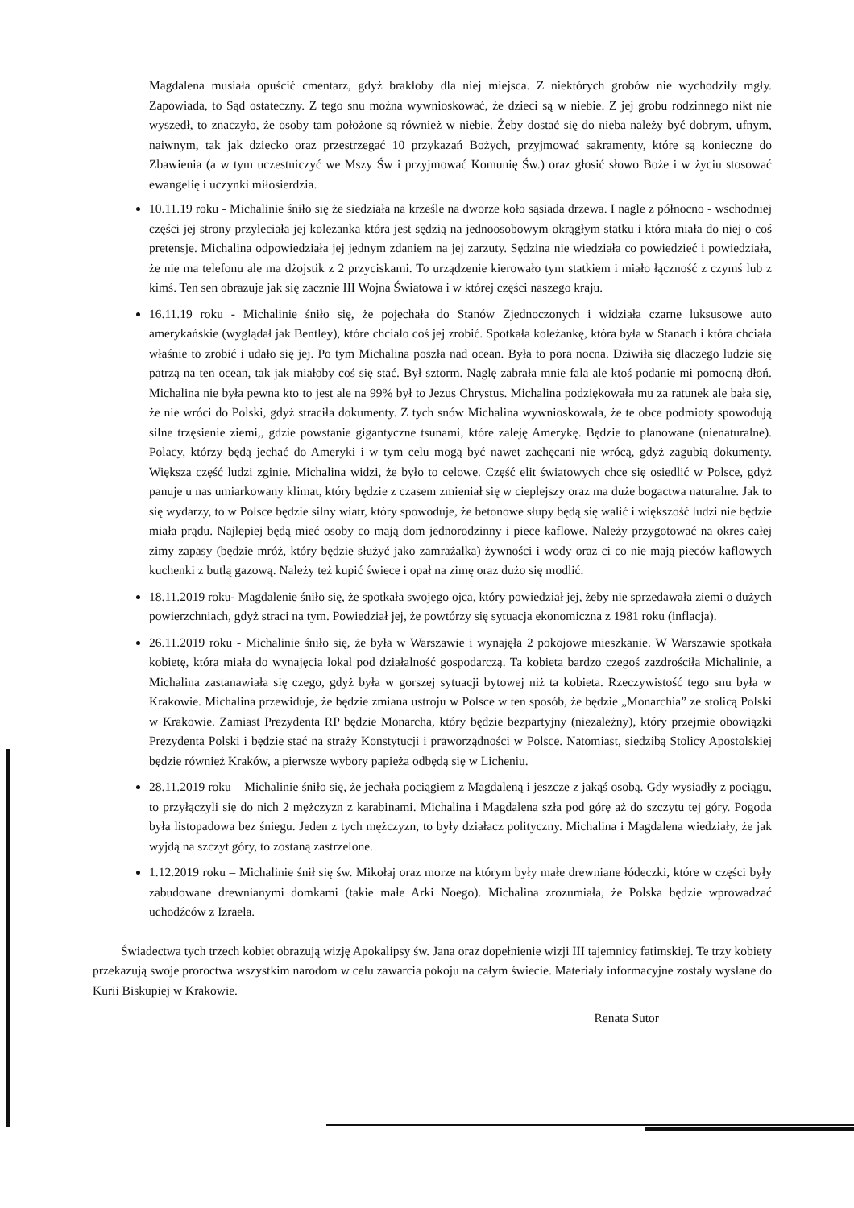Magdalena musiała opuścić cmentarz, gdyż brakłoby dla niej miejsca. Z niektórych grobów nie wychodziły mgły. Zapowiada, to Sąd ostateczny. Z tego snu można wywnioskować, że dzieci są w niebie. Z jej grobu rodzinnego nikt nie wyszedł, to znaczyło, że osoby tam położone są również w niebie. Żeby dostać się do nieba należy być dobrym, ufnym, naiwnym, tak jak dziecko oraz przestrzegać 10 przykazań Bożych, przyjmować sakramenty, które są konieczne do Zbawienia (a w tym uczestniczyć we Mszy Św i przyjmować Komunię Św.) oraz głosić słowo Boże i w życiu stosować ewangelię i uczynki miłosierdzia.
10.11.19 roku - Michalinie śniło się że siedziała na krześle na dworze koło sąsiada drzewa. I nagle z północno - wschodniej części jej strony przyleciała jej koleżanka która jest sędzią na jednoosobowym okrągłym statku i która miała do niej o coś pretensje. Michalina odpowiedziała jej jednym zdaniem na jej zarzuty. Sędzina nie wiedziała co powiedzieć i powiedziała, że nie ma telefonu ale ma dżojstik z 2 przyciskami. To urządzenie kierowało tym statkiem i miało łączność z czymś lub z kimś. Ten sen obrazuje jak się zacznie III Wojna Światowa i w której części naszego kraju.
16.11.19 roku - Michalinie śniło się, że pojechała do Stanów Zjednoczonych i widziała czarne luksusowe auto amerykańskie (wyglądał jak Bentley), które chciało coś jej zrobić. Spotkała koleżankę, która była w Stanach i która chciała właśnie to zrobić i udało się jej. Po tym Michalina poszła nad ocean. Była to pora nocna. Dziwiła się dlaczego ludzie się patrzą na ten ocean, tak jak miałoby coś się stać. Był sztorm. Naglę zabrała mnie fala ale ktoś podanie mi pomocną dłoń. Michalina nie była pewna kto to jest ale na 99% był to Jezus Chrystus. Michalina podziękowała mu za ratunek ale bała się, że nie wróci do Polski, gdyż straciła dokumenty. Z tych snów Michalina wywnioskowała, że te obce podmioty spowodują silne trzęsienie ziemi,, gdzie powstanie gigantyczne tsunami, które zaleję Amerykę. Będzie to planowane (nienaturalne). Polacy, którzy będą jechać do Ameryki i w tym celu mogą być nawet zachęcani nie wrócą, gdyż zagubią dokumenty. Większa część ludzi zginie. Michalina widzi, że było to celowe. Część elit światowych chce się osiedlić w Polsce, gdyż panuje u nas umiarkowany klimat, który będzie z czasem zmieniał się w cieplejszy oraz ma duże bogactwa naturalne. Jak to się wydarzy, to w Polsce będzie silny wiatr, który spowoduje, że betonowe słupy będą się walić i większość ludzi nie będzie miała prądu. Najlepiej będą mieć osoby co mają dom jednorodzinny i piece kaflowe. Należy przygotować na okres całej zimy zapasy (będzie mróż, który będzie służyć jako zamrażalka) żywności i wody oraz ci co nie mają pieców kaflowych kuchenki z butlą gazową. Należy też kupić świece i opał na zimę oraz dużo się modlić.
18.11.2019 roku- Magdalenie śniło się, że spotkała swojego ojca, który powiedział jej, żeby nie sprzedawała ziemi o dużych powierzchniach, gdyż straci na tym. Powiedział jej, że powtórzy się sytuacja ekonomiczna z 1981 roku (inflacja).
26.11.2019 roku - Michalinie śniło się, że była w Warszawie i wynajęła 2 pokojowe mieszkanie. W Warszawie spotkała kobietę, która miała do wynajęcia lokal pod działalność gospodarczą. Ta kobieta bardzo czegoś zazdrościła Michalinie, a Michalina zastanawiała się czego, gdyż była w gorszej sytuacji bytowej niż ta kobieta. Rzeczywistość tego snu była w Krakowie. Michalina przewiduje, że będzie zmiana ustroju w Polsce w ten sposób, że będzie „Monarchia” ze stolicą Polski w Krakowie. Zamiast Prezydenta RP będzie Monarcha, który będzie bezpartyjny (niezależny), który przejmie obowiązki Prezydenta Polski i będzie stać na straży Konstytucji i praworządności w Polsce. Natomiast, siedzibą Stolicy Apostolskiej będzie również Kraków, a pierwsze wybory papieża odbędą się w Licheniu.
28.11.2019 roku – Michalinie śniło się, że jechała pociągiem z Magdaleną i jeszcze z jakąś osobą. Gdy wysiadły z pociągu, to przyłączyli się do nich 2 mężczyzn z karabinami. Michalina i Magdalena szła pod górę aż do szczytu tej góry. Pogoda była listopadowa bez śniegu. Jeden z tych mężczyzn, to były działacz polityczny. Michalina i Magdalena wiedziały, że jak wyjdą na szczyt góry, to zostaną zastrzelone.
1.12.2019 roku – Michalinie śnił się św. Mikołaj oraz morze na którym były małe drewniane łódeczki, które w części były zabudowane drewnianymi domkami (takie małe Arki Noego). Michalina zrozumiała, że Polska będzie wprowadzać uchodźców z Izraela.
Świadectwa tych trzech kobiet obrazują wizję Apokalipsy św. Jana oraz dopełnienie wizji III tajemnicy fatimskiej. Te trzy kobiety przekazują swoje proroctwa wszystkim narodom w celu zawarcia pokoju na całym świecie. Materiały informacyjne zostały wysłane do Kurii Biskupiej w Krakowie.
Renata Sutor